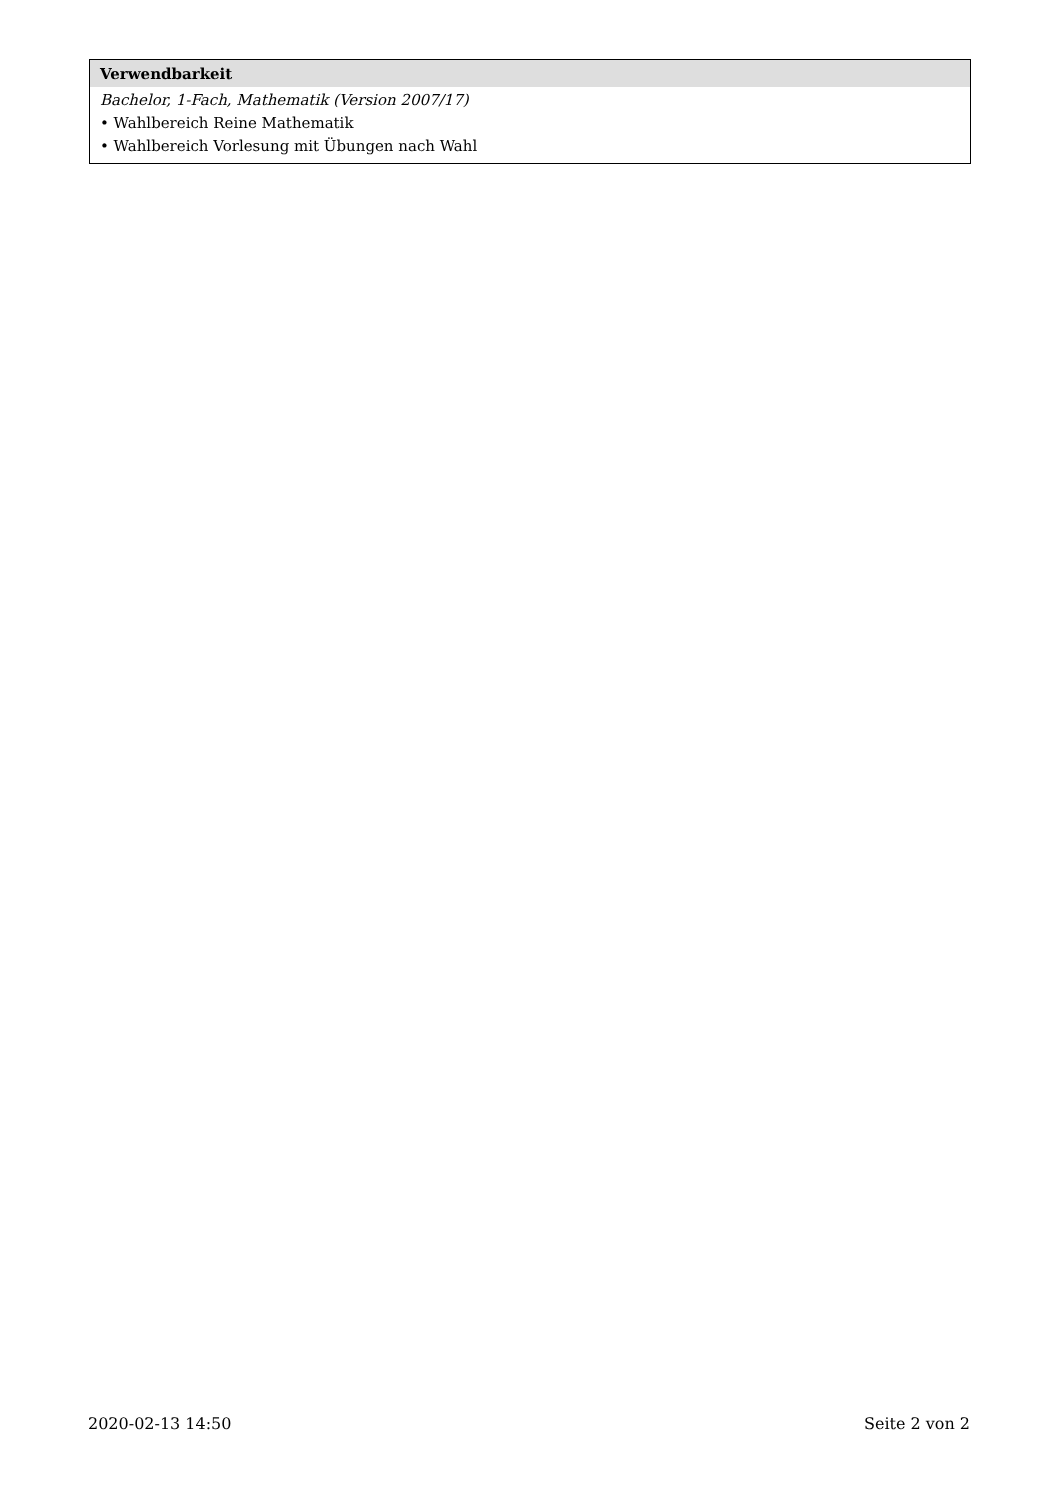Verwendbarkeit
Bachelor, 1-Fach, Mathematik (Version 2007/17)
• Wahlbereich Reine Mathematik
• Wahlbereich Vorlesung mit Übungen nach Wahl
2020-02-13 14:50 Seite 2 von 2